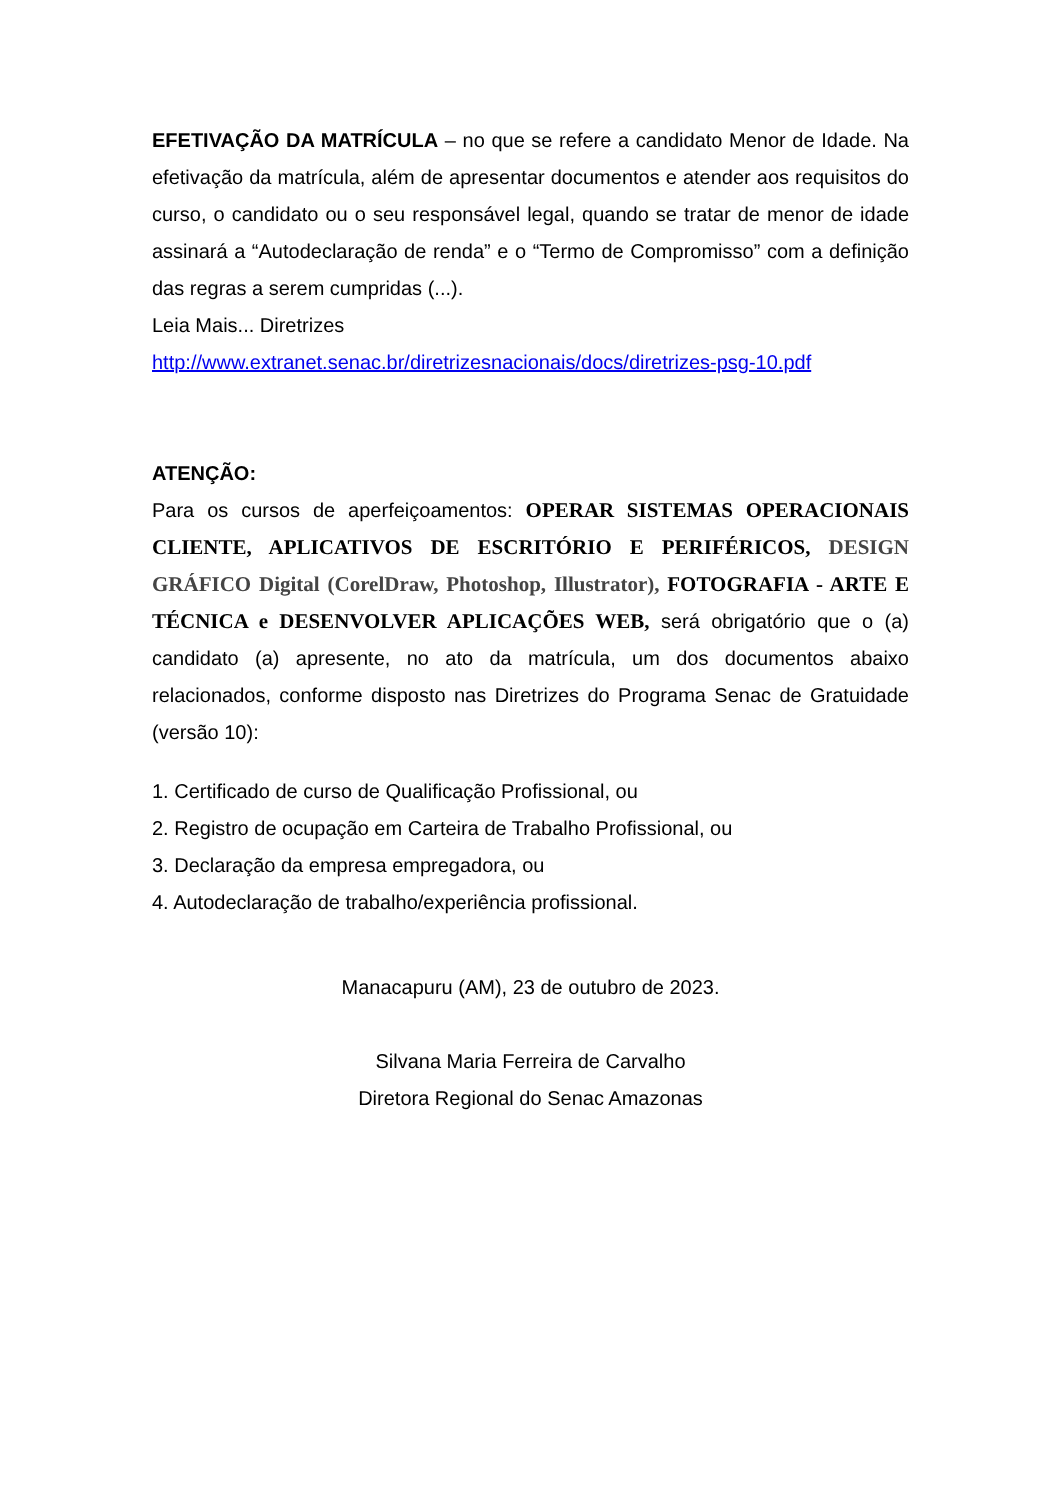EFETIVAÇÃO DA MATRÍCULA – no que se refere a candidato Menor de Idade. Na efetivação da matrícula, além de apresentar documentos e atender aos requisitos do curso, o candidato ou o seu responsável legal, quando se tratar de menor de idade assinará a “Autodeclaração de renda” e o “Termo de Compromisso” com a definição das regras a serem cumpridas (...).
Leia Mais... Diretrizes
http://www.extranet.senac.br/diretrizesnacionais/docs/diretrizes-psg-10.pdf
ATENÇÃO:
Para os cursos de aperfeiçoamentos: OPERAR SISTEMAS OPERACIONAIS CLIENTE, APLICATIVOS DE ESCRITÓRIO E PERIFÉRICOS, DESIGN GRÁFICO Digital (CorelDraw, Photoshop, Illustrator), FOTOGRAFIA - ARTE E TÉCNICA e DESENVOLVER APLICAÇÕES WEB, será obrigatório que o (a) candidato (a) apresente, no ato da matrícula, um dos documentos abaixo relacionados, conforme disposto nas Diretrizes do Programa Senac de Gratuidade (versão 10):
1. Certificado de curso de Qualificação Profissional, ou
2. Registro de ocupação em Carteira de Trabalho Profissional, ou
3. Declaração da empresa empregadora, ou
4. Autodeclaração de trabalho/experiência profissional.
Manacapuru (AM), 23 de outubro de 2023.
Silvana Maria Ferreira de Carvalho
Diretora Regional do Senac Amazonas